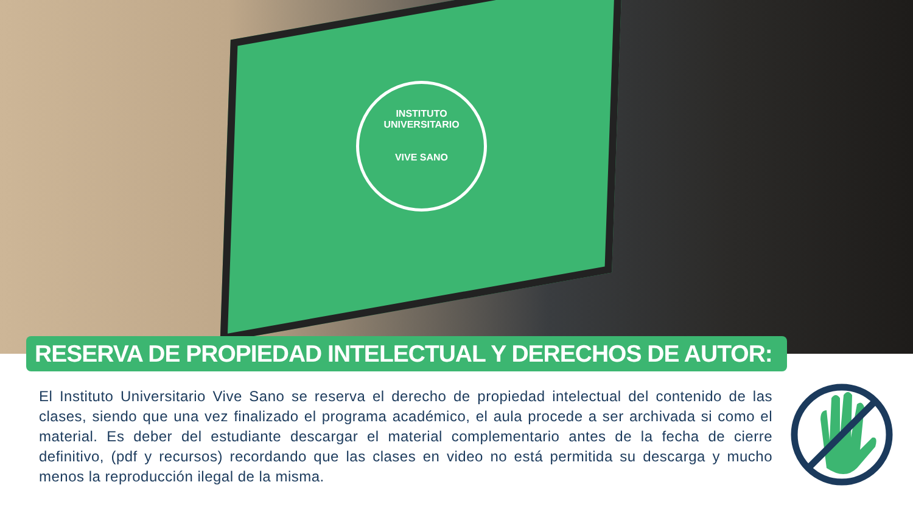INSTITUTO UNIVERSITARIO
VIVE SANO
RESERVA DE PROPIEDAD INTELECTUAL Y DERECHOS DE AUTOR:
El Instituto Universitario Vive Sano se reserva el derecho de propiedad intelectual del contenido de las clases, siendo que una vez finalizado el programa académico, el aula procede a ser archivada si como el material. Es deber del estudiante descargar el material complementario antes de la fecha de cierre definitivo, (pdf y recursos) recordando que las clases en video no está permitida su descarga y mucho menos la reproducción ilegal de la misma.